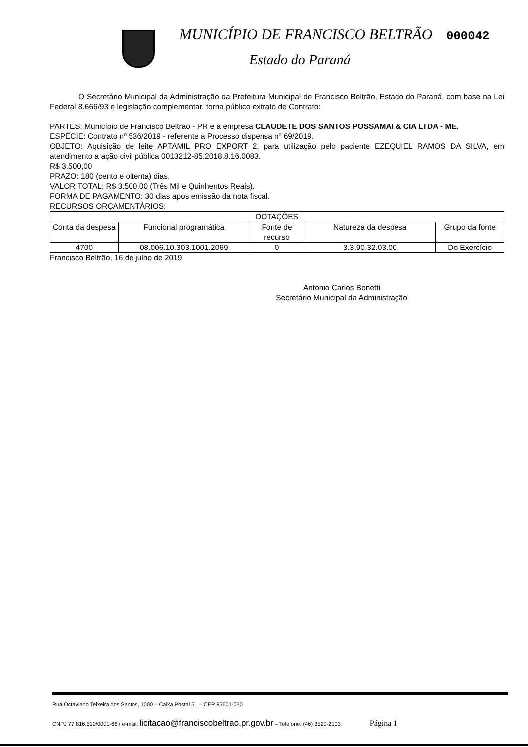MUNICÍPIO DE FRANCISCO BELTRÃO 000042
Estado do Paraná
O Secretário Municipal da Administração da Prefeitura Municipal de Francisco Beltrão, Estado do Paraná, com base na Lei Federal 8.666/93 e legislação complementar, torna público extrato de Contrato:
PARTES: Município de Francisco Beltrão - PR e a empresa CLAUDETE DOS SANTOS POSSAMAI & CIA LTDA - ME.
ESPÉCIE: Contrato nº 536/2019 - referente a Processo dispensa nº 69/2019.
OBJETO: Aquisição de leite APTAMIL PRO EXPORT 2, para utilização pelo paciente EZEQUIEL RAMOS DA SILVA, em atendimento a ação civil pública 0013212-85.2018.8.16.0083.
R$ 3.500,00
PRAZO: 180 (cento e oitenta) dias.
VALOR TOTAL: R$ 3.500,00 (Três Mil e Quinhentos Reais).
FORMA DE PAGAMENTO: 30 dias apos emissão da nota fiscal.
RECURSOS ORÇAMENTÁRIOS:
| DOTAÇÕES | | | | |
| --- | --- | --- | --- | --- |
| Conta da despesa | Funcional programática | Fonte de recurso | Natureza da despesa | Grupo da fonte |
| 4700 | 08.006.10.303.1001.2069 | 0 | 3.3.90.32.03.00 | Do Exercício |
Francisco Beltrão, 16 de julho de 2019
Antonio Carlos Bonetti
Secretário Municipal da Administração
Rua Octaviano Teixeira dos Santos, 1000 – Caixa Postal 51 – CEP 85601-030
CNPJ 77.816.510/0001-66 / e-mail: licitacao@franciscobeltrao.pr.gov.br – Telefone: (46) 3520-2103 Página 1